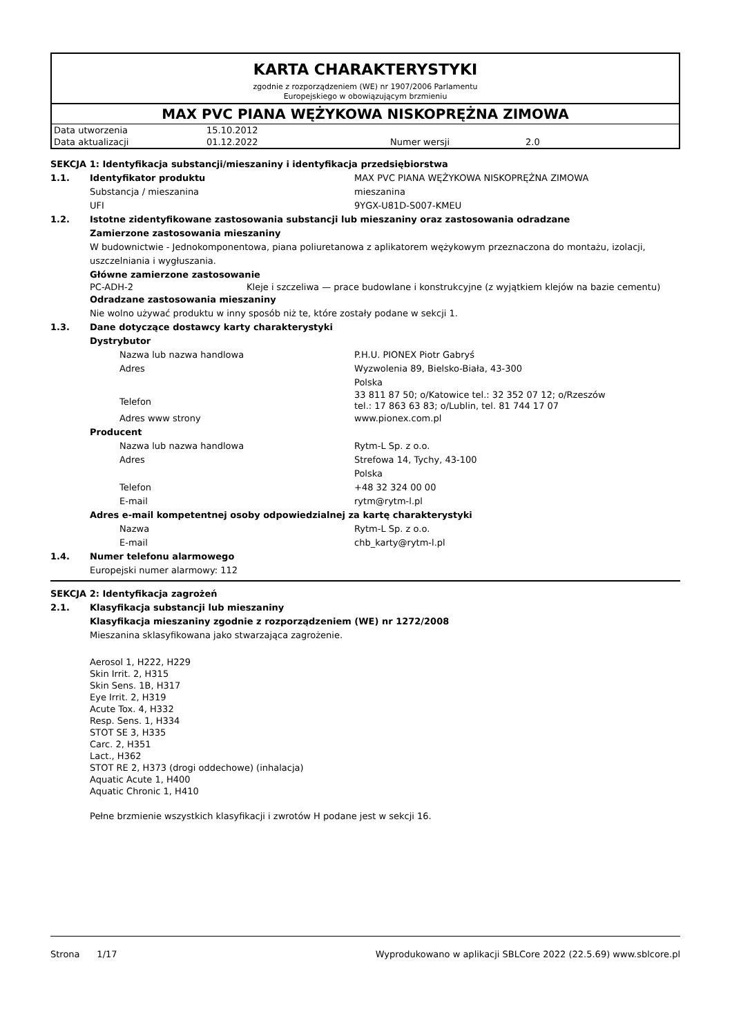KARTA CHARAKTERYSTYKI
zgodnie z rozporządzeniem (WE) nr 1907/2006 Parlamentu
Europejskiego w obowiązującym brzmieniu
MAX PVC PIANA WĘŻYKOWA NISKOPRĘŻNA ZIMOWA
| Data utworzenia | 15.10.2012 | | |
| Data aktualizacji | 01.12.2022 | Numer wersji | 2.0 |
SEKCJA 1: Identyfikacja substancji/mieszaniny i identyfikacja przedsiębiorstwa
1.1. Identyfikator produktu MAX PVC PIANA WĘŻYKOWA NISKOPRĘŻNA ZIMOWA
Substancja / mieszanina mieszanina
UFI 9YGX-U81D-S007-KMEU
1.2. Istotne zidentyfikowane zastosowania substancji lub mieszaniny oraz zastosowania odradzane
Zamierzone zastosowania mieszaniny
W budownictwie - Jednokomponentowa, piana poliuretanowa z aplikatorem wężykowym przeznaczona do montażu, izolacji, uszczelniania i wygłuszania.
Główne zamierzone zastosowanie
PC-ADH-2 Kleje i szczeliwa — prace budowlane i konstrukcyjne (z wyjątkiem klejów na bazie cementu)
Odradzane zastosowania mieszaniny
Nie wolno używać produktu w inny sposób niż te, które zostały podane w sekcji 1.
1.3. Dane dotyczące dostawcy karty charakterystyki
Dystrybutor
Nazwa lub nazwa handlowa P.H.U. PIONEX Piotr Gabryś
Adres Wyzwolenia 89, Bielsko-Biała, 43-300
Polska
Telefon
33 811 87 50; o/Katowice tel.: 32 352 07 12; o/Rzeszów
tel.: 17 863 63 83; o/Lublin, tel. 81 744 17 07
Adres www strony www.pionex.com.pl
Producent
Nazwa lub nazwa handlowa Rytm-L Sp. z o.o.
Adres Strefowa 14, Tychy, 43-100
Polska
Telefon +48 32 324 00 00
E-mail rytm@rytm-l.pl
Adres e-mail kompetentnej osoby odpowiedzialnej za kartę charakterystyki
Nazwa Rytm-L Sp. z o.o.
E-mail chb_karty@rytm-l.pl
1.4. Numer telefonu alarmowego
Europejski numer alarmowy: 112
SEKCJA 2: Identyfikacja zagrożeń
2.1. Klasyfikacja substancji lub mieszaniny
Klasyfikacja mieszaniny zgodnie z rozporządzeniem (WE) nr 1272/2008
Mieszanina sklasyfikowana jako stwarzająca zagrożenie.
Aerosol 1, H222, H229
Skin Irrit. 2, H315
Skin Sens. 1B, H317
Eye Irrit. 2, H319
Acute Tox. 4, H332
Resp. Sens. 1, H334
STOT SE 3, H335
Carc. 2, H351
Lact., H362
STOT RE 2, H373 (drogi oddechowe) (inhalacja)
Aquatic Acute 1, H400
Aquatic Chronic 1, H410
Pełne brzmienie wszystkich klasyfikacji i zwrotów H podane jest w sekcji 16.
Strona 1/17 Wyprodukowano w aplikacji SBLCore 2022 (22.5.69) www.sblcore.pl